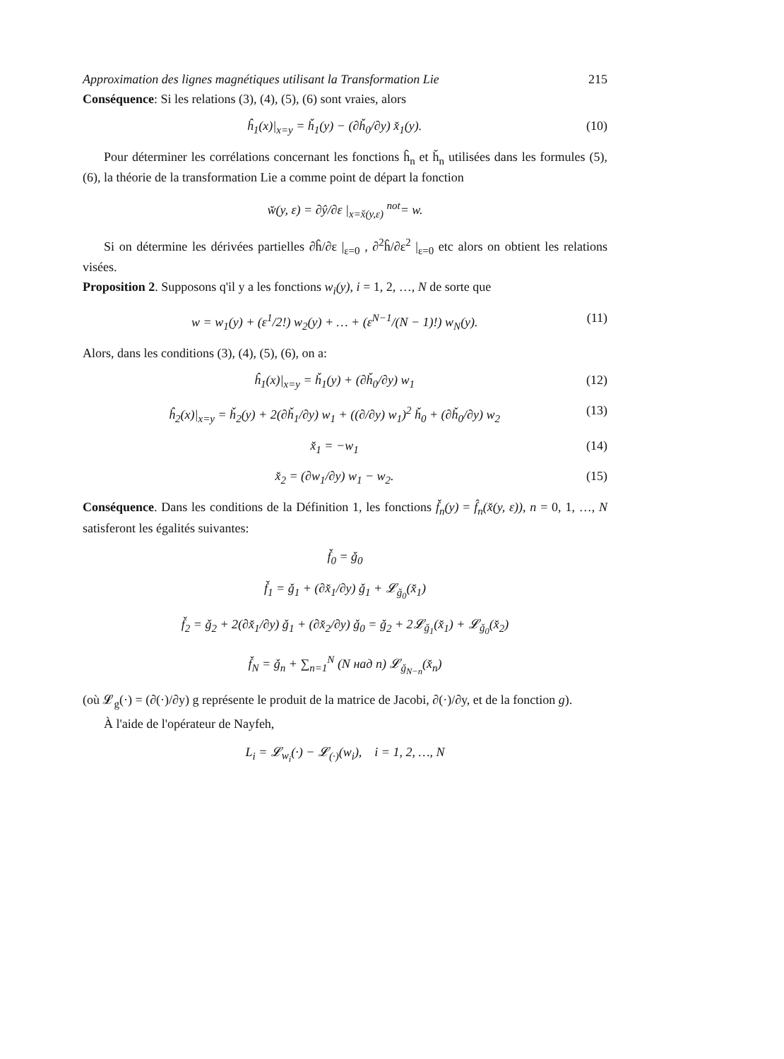Approximation des lignes magnétiques utilisant la Transformation Lie 215
Conséquence: Si les relations (3), (4), (5), (6) sont vraies, alors
ĥ<sub>1</sub>(x)|<sub>x=y</sub> = ȟ<sub>1</sub>(y) − (∂ȟ<sub>0</sub>/∂y) x̌<sub>1</sub>(y). (10)
Pour déterminer les corrélations concernant les fonctions ĥ<sub>n</sub> et ȟ<sub>n</sub> utilisées dans les formules (5), (6), la théorie de la transformation Lie a comme point de départ la fonction
w̆(y, ε) = ∂ŷ/∂ε |<sub>x=x̌(y,ε)</sub> <sup>not</sup>= w.
Si on détermine les dérivées partielles ∂ĥ/∂ε |<sub>ε=0</sub> , ∂<sup>2</sup>ĥ/∂ε<sup>2</sup> |<sub>ε=0</sub> etc alors on obtient les relations visées.
Proposition 2. Supposons q'il y a les fonctions w<sub>i</sub>(y), i = 1, 2, …, N de sorte que
w = w<sub>1</sub>(y) + (ε<sup>1</sup>/2!) w<sub>2</sub>(y) + … + (ε<sup>N−1</sup>/(N − 1)!) w<sub>N</sub>(y). (11)
Alors, dans les conditions (3), (4), (5), (6), on a:
ĥ<sub>1</sub>(x)|<sub>x=y</sub> = ȟ<sub>1</sub>(y) + (∂ȟ<sub>0</sub>/∂y) w<sub>1</sub> (12)
ĥ<sub>2</sub>(x)|<sub>x=y</sub> = ȟ<sub>2</sub>(y) + 2(∂ȟ<sub>1</sub>/∂y) w<sub>1</sub> + ((∂/∂y) w<sub>1</sub>)<sup>2</sup> ȟ<sub>0</sub> + (∂ȟ<sub>0</sub>/∂y) w<sub>2</sub> (13)
x̌<sub>1</sub> = −w<sub>1</sub> (14)
x̌<sub>2</sub> = (∂w<sub>1</sub>/∂y) w<sub>1</sub> − w<sub>2</sub>. (15)
Conséquence. Dans les conditions de la Définition 1, les fonctions f̌<sub>n</sub>(y) = f̂<sub>n</sub>(x̌(y, ε)), n = 0, 1, …, N satisferont les égalités suivantes:
f̌<sub>0</sub> = ǧ<sub>0</sub>
f̌<sub>1</sub> = ǧ<sub>1</sub> + (∂x̌<sub>1</sub>/∂y) ǧ<sub>1</sub> + 𝓛<sub>ǧ<sub>0</sub></sub>(x̌<sub>1</sub>)
f̌<sub>2</sub> = ǧ<sub>2</sub> + 2(∂x̌<sub>1</sub>/∂y) ǧ<sub>1</sub> + (∂x̌<sub>2</sub>/∂y) ǧ<sub>0</sub> = ǧ<sub>2</sub> + 2𝓛<sub>ǧ<sub>1</sub></sub>(x̌<sub>1</sub>) + 𝓛<sub>ǧ<sub>0</sub></sub>(x̌<sub>2</sub>)
f̌<sub>N</sub> = ǧ<sub>n</sub> + ∑<sub>n=1</sub><sup>N</sup> (N над n) 𝓛<sub>ǧ<sub>N−n</sub></sub>(x̌<sub>n</sub>)
(où 𝓛<sub>g</sub>(·) = (∂(·)/∂y) g représente le produit de la matrice de Jacobi, ∂(·)/∂y, et de la fonction g).
À l'aide de l'opérateur de Nayfeh,
L<sub>i</sub> = 𝓛<sub>w<sub>i</sub></sub>(·) − 𝓛<sub>(·)</sub>(w<sub>i</sub>), i = 1, 2, …, N